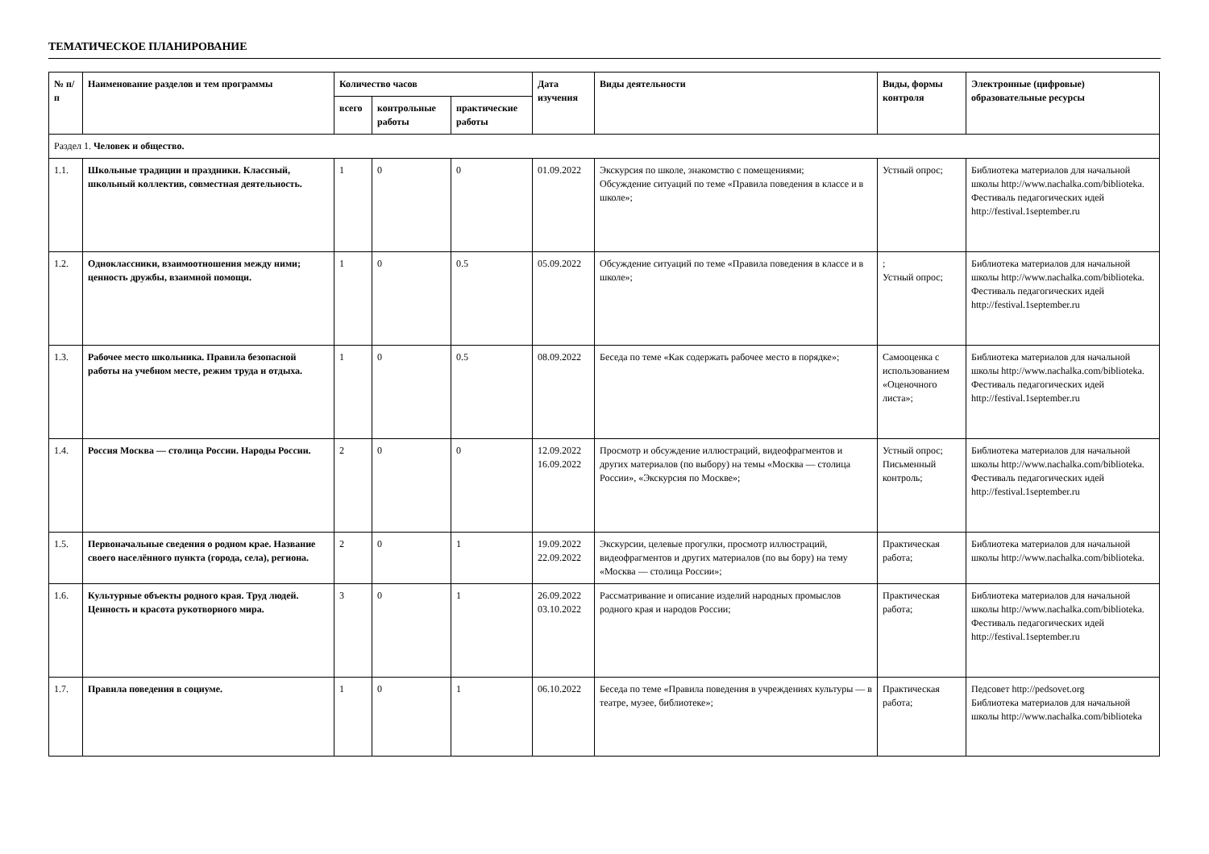ТЕМАТИЧЕСКОЕ ПЛАНИРОВАНИЕ
| № п/п | Наименование разделов и тем программы | Количество часов | | | Дата изучения | Виды деятельности | Виды, формы контроля | Электронные (цифровые) образовательные ресурсы |
| --- | --- | --- | --- | --- | --- | --- | --- | --- |
| | | всего | контрольные работы | практические работы | | | | |
| Раздел 1. Человек и общество. | | | | | | | | |
| 1.1. | Школьные традиции и праздники. Классный, школьный коллектив, совместная деятельность. | 1 | 0 | 0 | 01.09.2022 | Экскурсия по школе, знакомство с помещениями; Обсуждение ситуаций по теме «Правила поведения в классе и в школе»; | Устный опрос; | Библиотека материалов для начальной школы http://www.nachalka.com/biblioteka. Фестиваль педагогических идей http://festival.1september.ru |
| 1.2. | Одноклассники, взаимоотношения между ними; ценность дружбы, взаимной помощи. | 1 | 0 | 0.5 | 05.09.2022 | Обсуждение ситуаций по теме «Правила поведения в классе и в школе»; | ; Устный опрос; | Библиотека материалов для начальной школы http://www.nachalka.com/biblioteka. Фестиваль педагогических идей http://festival.1september.ru |
| 1.3. | Рабочее место школьника. Правила безопасной работы на учебном месте, режим труда и отдыха. | 1 | 0 | 0.5 | 08.09.2022 | Беседа по теме «Как содержать рабочее место в порядке»; | Самооценка с использованием «Оценочного листа»; | Библиотека материалов для начальной школы http://www.nachalka.com/biblioteka. Фестиваль педагогических идей http://festival.1september.ru |
| 1.4. | Россия Москва — столица России. Народы России. | 2 | 0 | 0 | 12.09.2022 16.09.2022 | Просмотр и обсуждение иллюстраций, видеофрагментов и других материалов (по выбору) на темы «Москва — столица России», «Экскурсия по Москве»; | Устный опрос; Письменный контроль; | Библиотека материалов для начальной школы http://www.nachalka.com/biblioteka. Фестиваль педагогических идей http://festival.1september.ru |
| 1.5. | Первоначальные сведения о родном крае. Название своего населённого пункта (города, села), региона. | 2 | 0 | 1 | 19.09.2022 22.09.2022 | Экскурсии, целевые прогулки, просмотр иллюстраций, видеофрагментов и других материалов (по вы бору) на тему «Москва — столица России»; | Практическая работа; | Библиотека материалов для начальной школы http://www.nachalka.com/biblioteka. |
| 1.6. | Культурные объекты родного края. Труд людей. Ценность и красота рукотворного мира. | 3 | 0 | 1 | 26.09.2022 03.10.2022 | Рассматривание и описание изделий народных промыслов родного края и народов России; | Практическая работа; | Библиотека материалов для начальной школы http://www.nachalka.com/biblioteka. Фестиваль педагогических идей http://festival.1september.ru |
| 1.7. | Правила поведения в социуме. | 1 | 0 | 1 | 06.10.2022 | Беседа по теме «Правила поведения в учреждениях культуры — в театре, музее, библиотеке»; | Практическая работа; | Педсовет http://pedsovet.org Библиотека материалов для начальной школы http://www.nachalka.com/biblioteka |